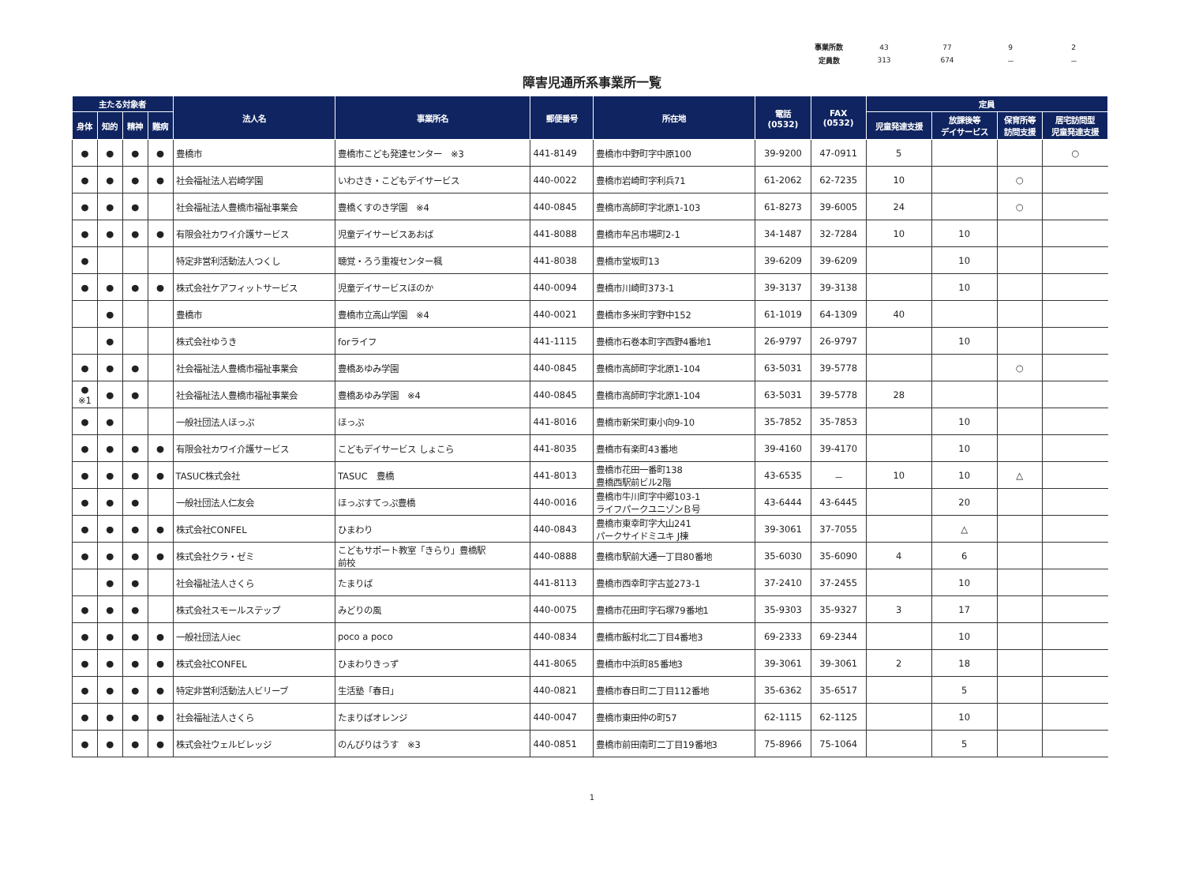| 事業所数 | 43 | 77 | 9 | 2 |
| 定員数 | 313 | 674 | － | － |
障害児通所系事業所一覧
| 主たる対象者 | | | | 法人名 | 事業所名 | 郵便番号 | 所在地 | 電話 (0532) | FAX (0532) | 定員 | | | |
| --- | --- | --- | --- | --- | --- | --- | --- | --- | --- | --- | --- | --- | --- |
| 身体 | 知的 | 精神 | 難病 | | | | | | | 児童発達支援 | 放課後等 デイサービス | 保育所等 訪問支援 | 居宅訪問型 児童発達支援 |
| ● | ● | ● | ● | 豊橋市 | 豊橋市こども発達センター ※3 | 441-8149 | 豊橋市中野町字中原100 | 39-9200 | 47-0911 | 5 | | | ○ |
| ● | ● | ● | ● | 社会福祉法人岩崎学園 | いわさき・こどもデイサービス | 440-0022 | 豊橋市岩崎町字利兵71 | 61-2062 | 62-7235 | 10 | | ○ | |
| ● | ● | ● | | 社会福祉法人豊橋市福祉事業会 | 豊橋くすのき学園 ※4 | 440-0845 | 豊橋市高師町字北原1-103 | 61-8273 | 39-6005 | 24 | | ○ | |
| ● | ● | ● | ● | 有限会社カワイ介護サービス | 児童デイサービスあおば | 441-8088 | 豊橋市牟呂市場町2-1 | 34-1487 | 32-7284 | 10 | 10 | | |
| ● | | | | 特定非営利活動法人つくし | 聴覚・ろう重複センター楓 | 441-8038 | 豊橋市堂坂町13 | 39-6209 | 39-6209 | | 10 | | |
| ● | ● | ● | ● | 株式会社ケアフィットサービス | 児童デイサービスほのか | 440-0094 | 豊橋市川崎町373-1 | 39-3137 | 39-3138 | | 10 | | |
| | ● | | | 豊橋市 | 豊橋市立高山学園 ※4 | 440-0021 | 豊橋市多米町字野中152 | 61-1019 | 64-1309 | 40 | | | |
| | ● | | | 株式会社ゆうき | forライフ | 441-1115 | 豊橋市石巻本町字西野4番地1 | 26-9797 | 26-9797 | | 10 | | |
| ● | ● | ● | | 社会福祉法人豊橋市福祉事業会 | 豊橋あゆみ学園 | 440-0845 | 豊橋市高師町字北原1-104 | 63-5031 | 39-5778 | | | ○ | |
| ● ※1 | ● | ● | | 社会福祉法人豊橋市福祉事業会 | 豊橋あゆみ学園 ※4 | 440-0845 | 豊橋市高師町字北原1-104 | 63-5031 | 39-5778 | 28 | | | |
| ● | ● | | | 一般社団法人ほっぷ | ほっぷ | 441-8016 | 豊橋市新栄町東小向9-10 | 35-7852 | 35-7853 | | 10 | | |
| ● | ● | ● | ● | 有限会社カワイ介護サービス | こどもデイサービス しょこら | 441-8035 | 豊橋市有楽町43番地 | 39-4160 | 39-4170 | | 10 | | |
| ● | ● | ● | ● | TASUC株式会社 | TASUC 豊橋 | 441-8013 | 豊橋市花田一番町138 豊橋西駅前ビル2階 | 43-6535 | － | 10 | 10 | △ | |
| ● | ● | ● | | 一般社団法人仁友会 | ほっぷすてっぷ豊橋 | 440-0016 | 豊橋市牛川町字中郷103-1 ライフパークユニゾンＢ号 | 43-6444 | 43-6445 | | 20 | | |
| ● | ● | ● | ● | 株式会社CONFEL | ひまわり | 440-0843 | 豊橋市東幸町字大山241 パークサイドミユキ J棟 | 39-3061 | 37-7055 | | △ | | |
| ● | ● | ● | ● | 株式会社クラ・ゼミ | こどもサポート教室「きらり」豊橋駅 前校 | 440-0888 | 豊橋市駅前大通一丁目80番地 | 35-6030 | 35-6090 | 4 | 6 | | |
| | ● | ● | | 社会福祉法人さくら | たまりば | 441-8113 | 豊橋市西幸町字古並273-1 | 37-2410 | 37-2455 | | 10 | | |
| ● | ● | ● | | 株式会社スモールステップ | みどりの風 | 440-0075 | 豊橋市花田町字石塚79番地1 | 35-9303 | 35-9327 | 3 | 17 | | |
| ● | ● | ● | ● | 一般社団法人iec | poco a poco | 440-0834 | 豊橋市飯村北二丁目4番地3 | 69-2333 | 69-2344 | | 10 | | |
| ● | ● | ● | ● | 株式会社CONFEL | ひまわりきっず | 441-8065 | 豊橋市中浜町85番地3 | 39-3061 | 39-3061 | 2 | 18 | | |
| ● | ● | ● | ● | 特定非営利活動法人ビリーブ | 生活塾「春日」 | 440-0821 | 豊橋市春日町二丁目112番地 | 35-6362 | 35-6517 | | 5 | | |
| ● | ● | ● | ● | 社会福祉法人さくら | たまりばオレンジ | 440-0047 | 豊橋市東田仲の町57 | 62-1115 | 62-1125 | | 10 | | |
| ● | ● | ● | ● | 株式会社ウェルビレッジ | のんびりはうす ※3 | 440-0851 | 豊橋市前田南町二丁目19番地3 | 75-8966 | 75-1064 | | 5 | | |
1